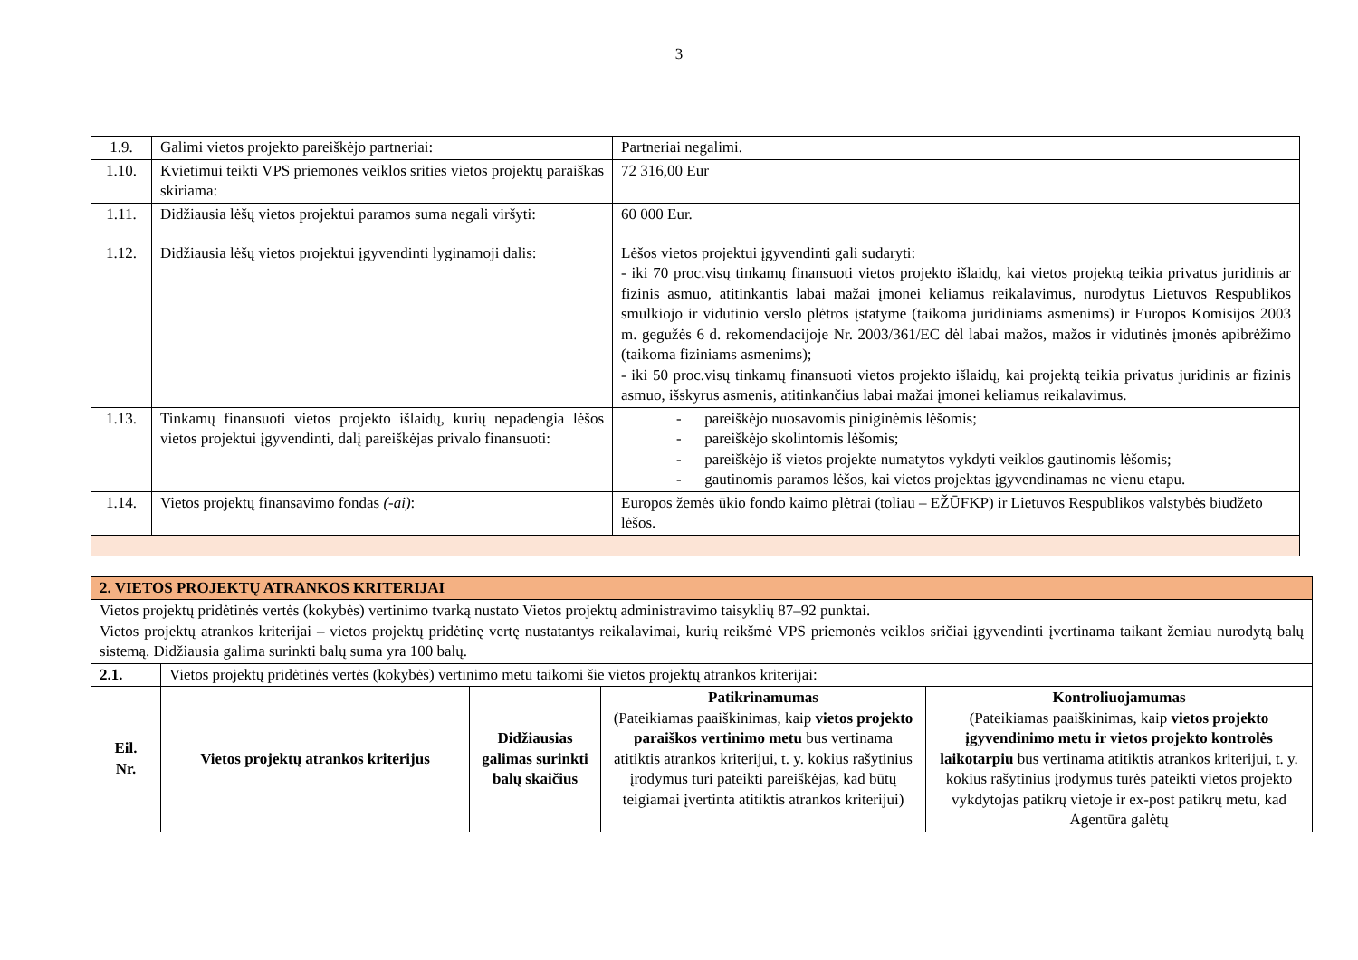3
| 1.9. | Galimi vietos projekto pareiškėjo partneriai: | Partneriai negalimi. |
| 1.10. | Kvietimui teikti VPS priemonės veiklos srities vietos projektų paraiškas skiriama: | 72 316,00 Eur |
| 1.11. | Didžiausia lėšų vietos projektui paramos suma negali viršyti: | 60 000 Eur. |
| 1.12. | Didžiausia lėšų vietos projektui įgyvendinti lyginamoji dalis: | Lėšos vietos projektui įgyvendinti gali sudaryti: - iki 70 proc.visų tinkamų finansuoti vietos projekto išlaidų, kai vietos projektą teikia privatus juridinis ar fizinis asmuo, atitinkantis labai mažai įmonei keliamus reikalavimus, nurodytus Lietuvos Respublikos smulkiojo ir vidutinio verslo plėtros įstatyme (taikoma juridiniams asmenims) ir Europos Komisijos 2003 m. gegužės 6 d. rekomendacijoje Nr. 2003/361/EC dėl labai mažos, mažos ir vidutinės įmonės apibrėžimo (taikoma fiziniams asmenims); - iki 50 proc.visų tinkamų finansuoti vietos projekto išlaidų, kai projektą teikia privatus juridinis ar fizinis asmuo, išskyrus asmenis, atitinkančius labai mažai įmonei keliamus reikalavimus. |
| 1.13. | Tinkamų finansuoti vietos projekto išlaidų, kurių nepadengia lėšos vietos projektui įgyvendinti, dalį pareiškėjas privalo finansuoti: | - pareiškėjo nuosavomis piniginėmis lėšomis; - pareiškėjo skolintomis lėšomis; - pareiškėjo iš vietos projekte numatytos vykdyti veiklos gautinomis lėšomis; - gautinomis paramos lėšos, kai vietos projektas įgyvendinamas ne vienu etapu. |
| 1.14. | Vietos projektų finansavimo fondas (-ai) : | Europos žemės ūkio fondo kaimo plėtrai (toliau – EŽŪFKP) ir Lietuvos Respublikos valstybės biudžeto lėšos. |
| 2. VIETOS PROJEKTŲ ATRANKOS KRITERIJAI | | | | |
| Vietos projektų pridėtinės vertės (kokybės) vertinimo tvarką nustato Vietos projektų administravimo taisyklių 87–92 punktai. Vietos projektų atrankos kriterijai – vietos projektų pridėtinę vertę nustatantys reikalavimai, kurių reikšmė VPS priemonės veiklos sričiai įgyvendinti įvertinama taikant žemiau nurodytą balų sistemą. Didžiausia galima surinkti balų suma yra 100 balų. | | | | |
| 2.1. | Vietos projektų pridėtinės vertės (kokybės) vertinimo metu taikomi šie vietos projektų atrankos kriterijai: | | | |
| Eil. Nr. | Vietos projektų atrankos kriterijus | Didžiausias galimas surinkti balų skaičius | Patikrinamumas (Pateikiamas paaiškinimas, kaip vietos projekto paraiškos vertinimo metu bus vertinama atitiktis atrankos kriterijui, t. y. kokius rašytinius įrodymus turi pateikti pareiškėjas, kad būtų teigiamai įvertinta atitiktis atrankos kriterijui) | Kontroliuojamumas (Pateikiamas paaiškinimas, kaip vietos projekto įgyvendinimo metu ir vietos projekto kontrolės laikotarpiu bus vertinama atitiktis atrankos kriterijui, t. y. kokius rašytinius įrodymus turės pateikti vietos projekto vykdytojas patikrų vietoje ir ex-post patikrų metu, kad Agentūra galėtų |